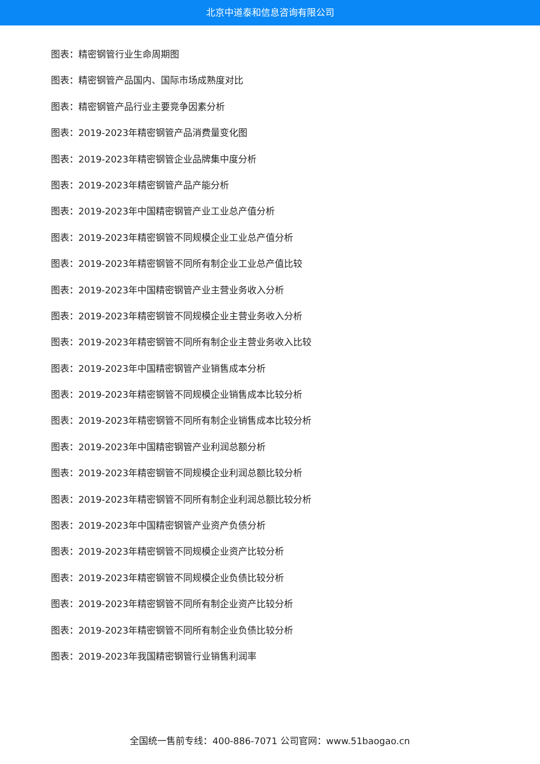北京中道泰和信息咨询有限公司
图表：精密钢管行业生命周期图
图表：精密钢管产品国内、国际市场成熟度对比
图表：精密钢管产品行业主要竞争因素分析
图表：2019-2023年精密钢管产品消费量变化图
图表：2019-2023年精密钢管企业品牌集中度分析
图表：2019-2023年精密钢管产品产能分析
图表：2019-2023年中国精密钢管产业工业总产值分析
图表：2019-2023年精密钢管不同规模企业工业总产值分析
图表：2019-2023年精密钢管不同所有制企业工业总产值比较
图表：2019-2023年中国精密钢管产业主营业务收入分析
图表：2019-2023年精密钢管不同规模企业主营业务收入分析
图表：2019-2023年精密钢管不同所有制企业主营业务收入比较
图表：2019-2023年中国精密钢管产业销售成本分析
图表：2019-2023年精密钢管不同规模企业销售成本比较分析
图表：2019-2023年精密钢管不同所有制企业销售成本比较分析
图表：2019-2023年中国精密钢管产业利润总额分析
图表：2019-2023年精密钢管不同规模企业利润总额比较分析
图表：2019-2023年精密钢管不同所有制企业利润总额比较分析
图表：2019-2023年中国精密钢管产业资产负债分析
图表：2019-2023年精密钢管不同规模企业资产比较分析
图表：2019-2023年精密钢管不同规模企业负债比较分析
图表：2019-2023年精密钢管不同所有制企业资产比较分析
图表：2019-2023年精密钢管不同所有制企业负债比较分析
图表：2019-2023年我国精密钢管行业销售利润率
全国统一售前专线：400-886-7071 公司官网：www.51baogao.cn